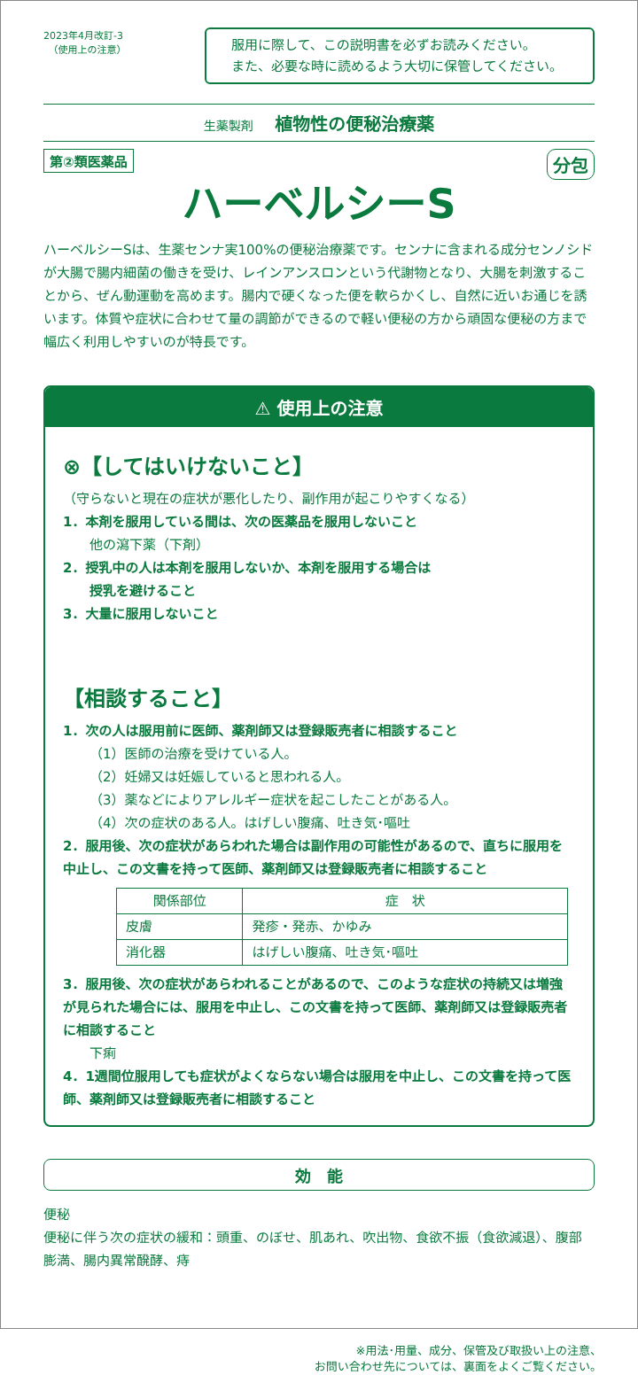2023年4月改訂-3
　（使用上の注意）
服用に際して、この説明書を必ずお読みください。
また、必要な時に読めるよう大切に保管してください。
生薬製剤 植物性の便秘治療薬
第②類医薬品 分包
ハーベルシーS
ハーベルシーSは、生薬センナ実100%の便秘治療薬です。センナに含まれる成分センノシドが大腸で腸内細菌の働きを受け、レインアンスロンという代謝物となり、大腸を刺激することから、ぜん動運動を高めます。腸内で硬くなった便を軟らかくし、自然に近いお通じを誘います。体質や症状に合わせて量の調節ができるので軽い便秘の方から頑固な便秘の方まで幅広く利用しやすいのが特長です。
⚠ 使用上の注意
⊗【してはいけないこと】
（守らないと現在の症状が悪化したり、副作用が起こりやすくなる）
1．本剤を服用している間は、次の医薬品を服用しないこと
他の瀉下薬（下剤）
2．授乳中の人は本剤を服用しないか、本剤を服用する場合は
　　授乳を避けること
3．大量に服用しないこと
【相談すること】
1．次の人は服用前に医師、薬剤師又は登録販売者に相談すること
（1）医師の治療を受けている人。
（2）妊婦又は妊娠していると思われる人。
（3）薬などによりアレルギー症状を起こしたことがある人。
（4）次の症状のある人。はげしい腹痛、吐き気･嘔吐
2．服用後、次の症状があらわれた場合は副作用の可能性があるので、直ちに服用を中止し、この文書を持って医師、薬剤師又は登録販売者に相談すること
| 関係部位 | 症 状 |
| --- | --- |
| 皮膚 | 発疹・発赤、かゆみ |
| 消化器 | はげしい腹痛、吐き気･嘔吐 |
3．服用後、次の症状があらわれることがあるので、このような症状の持続又は増強が見られた場合には、服用を中止し、この文書を持って医師、薬剤師又は登録販売者に相談すること
下痢
4．1週間位服用しても症状がよくならない場合は服用を中止し、この文書を持って医師、薬剤師又は登録販売者に相談すること
効　能
便秘
便秘に伴う次の症状の緩和：頭重、のぼせ、肌あれ、吹出物、食欲不振（食欲減退）、腹部膨満、腸内異常醗酵、痔
※用法･用量、成分、保管及び取扱い上の注意、
お問い合わせ先については、裏面をよくご覧ください。